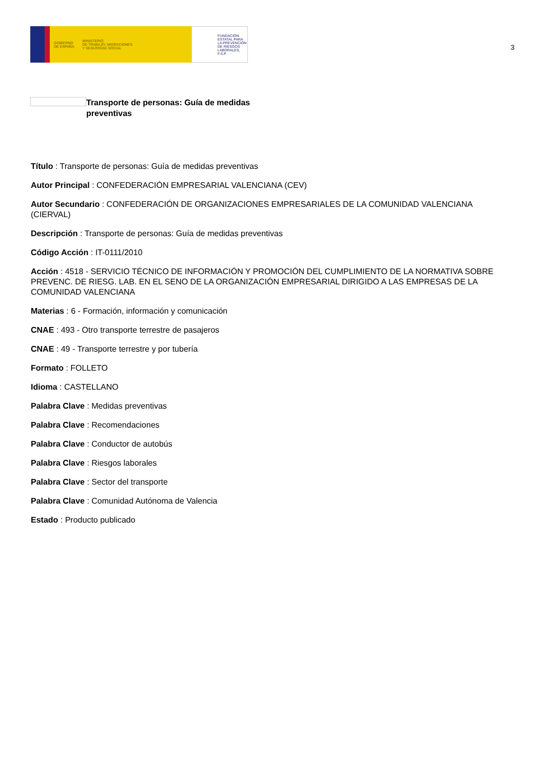GOBIERNO
DE ESPAÑA
MINISTERIO
DE TRABAJO, MIGRACIONES
Y SEGURIDAD SOCIAL
FUNDACIÓN
ESTATAL PARA
LA PREVENCIÓN
DE RIESGOS
LABORALES, F.S.P.
3
Transporte de personas: Guía de medidas preventivas
Título : Transporte de personas: Guía de medidas preventivas
Autor Principal : CONFEDERACIÓN EMPRESARIAL VALENCIANA (CEV)
Autor Secundario : CONFEDERACIÓN DE ORGANIZACIONES EMPRESARIALES DE LA COMUNIDAD VALENCIANA (CIERVAL)
Descripción : Transporte de personas: Guía de medidas preventivas
Código Acción : IT-0111/2010
Acción : 4518 - SERVICIO TÉCNICO DE INFORMACIÓN Y PROMOCIÓN DEL CUMPLIMIENTO DE LA NORMATIVA SOBRE PREVENC. DE RIESG. LAB. EN EL SENO DE LA ORGANIZACIÓN EMPRESARIAL DIRIGIDO A LAS EMPRESAS DE LA COMUNIDAD VALENCIANA
Materias : 6 - Formación, información y comunicación
CNAE : 493 - Otro transporte terrestre de pasajeros
CNAE : 49 - Transporte terrestre y por tubería
Formato : FOLLETO
Idioma : CASTELLANO
Palabra Clave : Medidas preventivas
Palabra Clave : Recomendaciones
Palabra Clave : Conductor de autobús
Palabra Clave : Riesgos laborales
Palabra Clave : Sector del transporte
Palabra Clave : Comunidad Autónoma de Valencia
Estado : Producto publicado